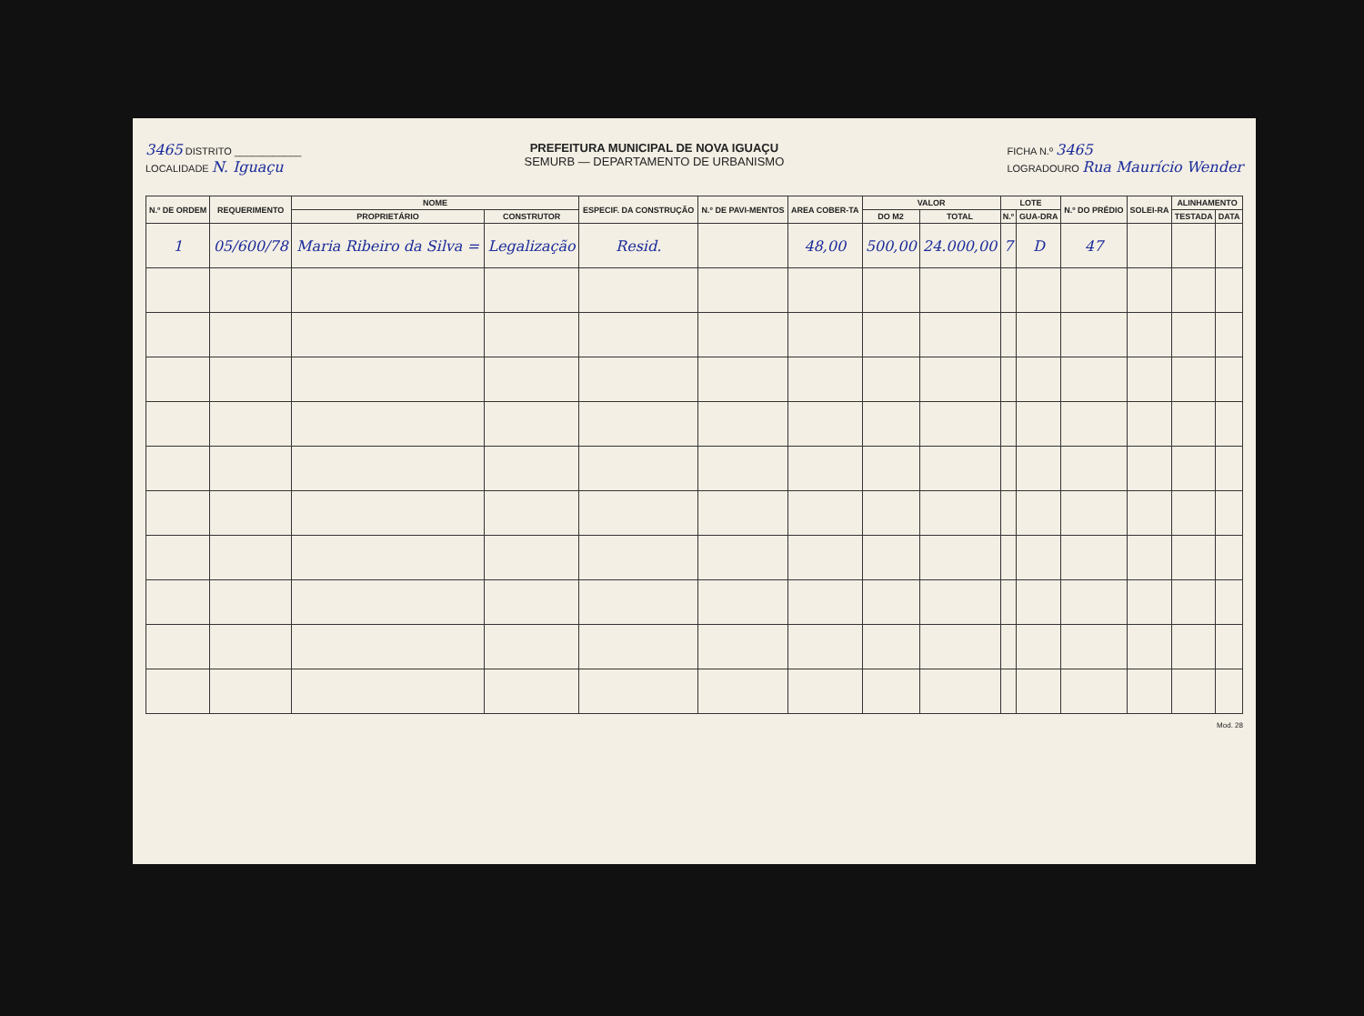3465 DISTRITO ____________
LOCALIDADE N. Iguaçu
PREFEITURA MUNICIPAL DE NOVA IGUAÇU
SEMURB — DEPARTAMENTO DE URBANISMO
FICHA N.º 3465
LOGRADOURO Rua Maurício Wender
| N.º DE ORDEM | REQUERIMENTO | NOME | | ESPECIF. DA CONSTRUÇÃO | N.º DE PAVI-MENTOS | AREA COBER-TA | VALOR | | LOTE | | N.º DO PRÉDIO | SOLEI-RA | ALINHAMENTO | |
| --- | --- | --- | --- | --- | --- | --- | --- | --- | --- | --- | --- | --- | --- | --- |
| | | PROPRIETÁRIO | CONSTRUTOR | | | | DO M2 | TOTAL | N.º | GUA-DRA | | | TESTADA | DATA |
| 1 | 05/600/78 | Maria Ribeiro da Silva = | Legalização | Resid. | | 48,00 | 500,00 | 24.000,00 | 7 | D | 47 | | | |
Mod. 28